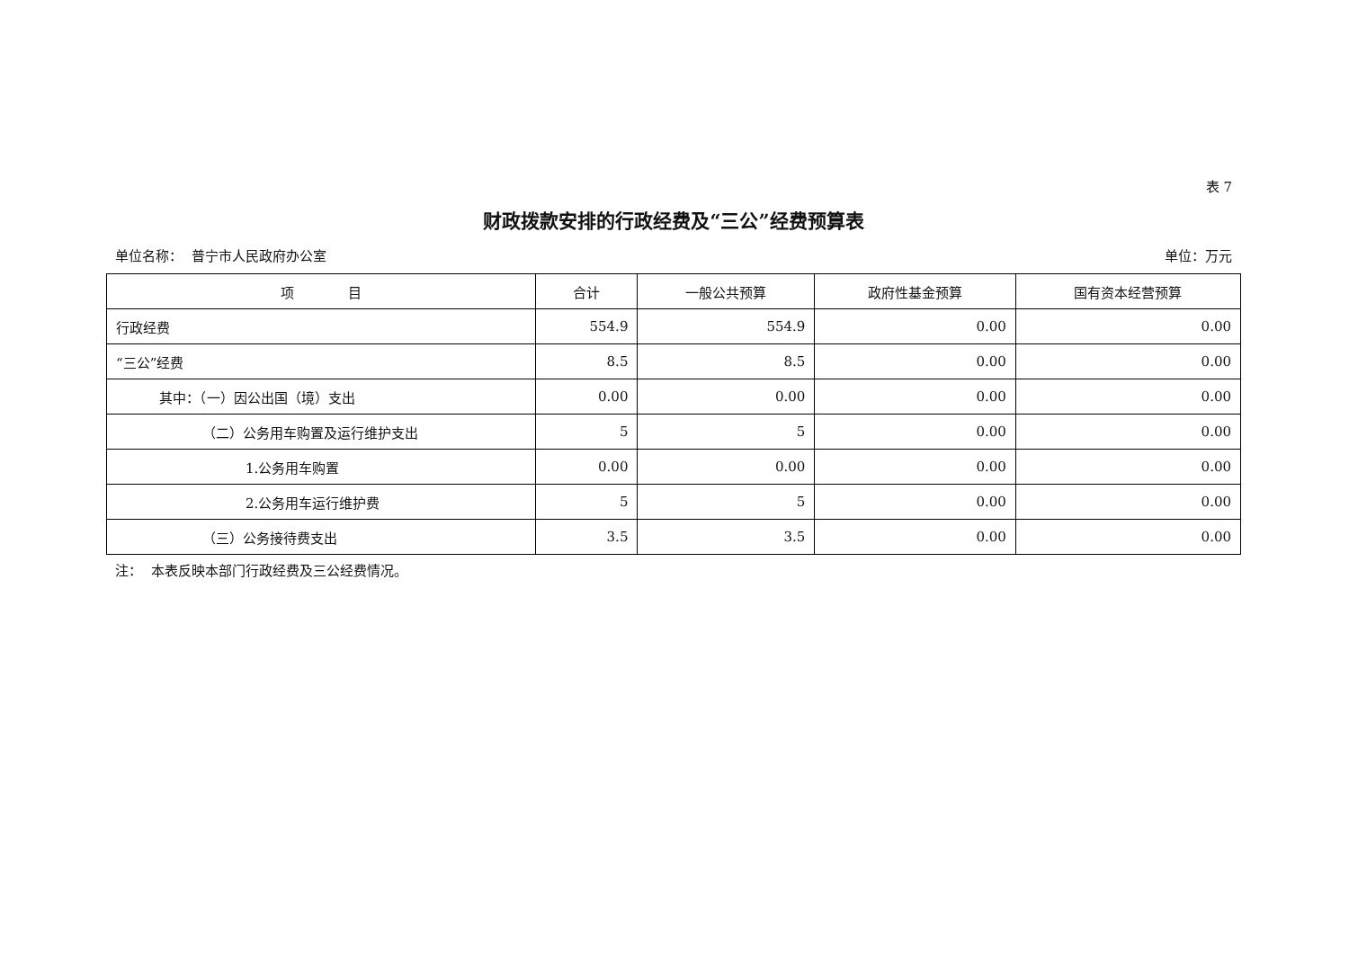表 7
财政拨款安排的行政经费及“三公”经费预算表
单位名称： 普宁市人民政府办公室 单位：万元
| 项 目 | 合计 | 一般公共预算 | 政府性基金预算 | 国有资本经营预算 |
| --- | --- | --- | --- | --- |
| 行政经费 | 554.9 | 554.9 | 0.00 | 0.00 |
| “三公”经费 | 8.5 | 8.5 | 0.00 | 0.00 |
| 其中：（一）因公出国（境）支出 | 0.00 | 0.00 | 0.00 | 0.00 |
| （二）公务用车购置及运行维护支出 | 5 | 5 | 0.00 | 0.00 |
| 1.公务用车购置 | 0.00 | 0.00 | 0.00 | 0.00 |
| 2.公务用车运行维护费 | 5 | 5 | 0.00 | 0.00 |
| （三）公务接待费支出 | 3.5 | 3.5 | 0.00 | 0.00 |
注： 本表反映本部门行政经费及三公经费情况。